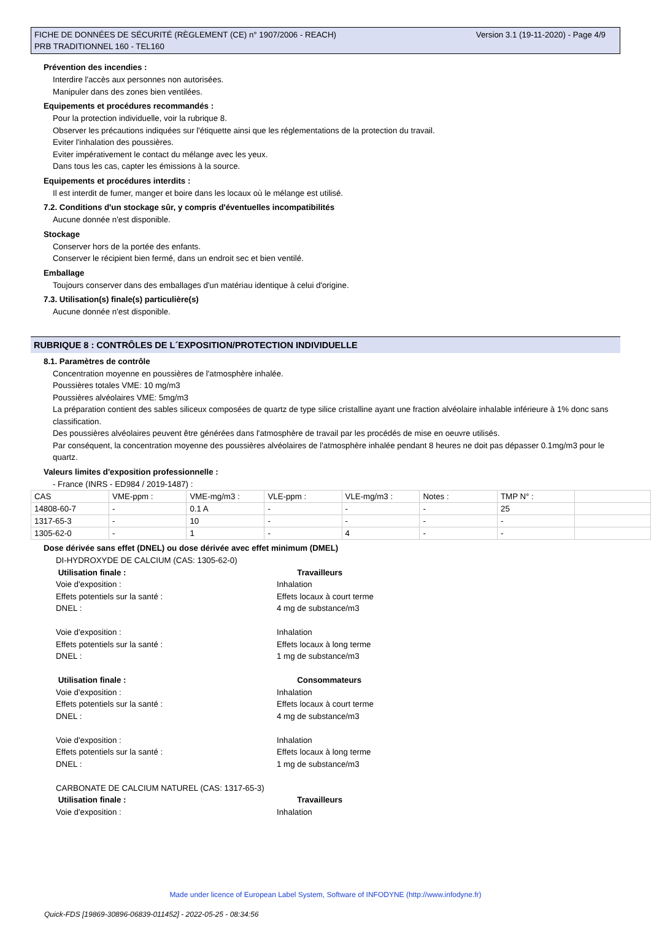FICHE DE DONNÉES DE SÉCURITÉ (RÈGLEMENT (CE) n° 1907/2006 - REACH)
PRB TRADITIONNEL 160 - TEL160
Version 3.1 (19-11-2020) - Page 4/9
Prévention des incendies :
Interdire l'accès aux personnes non autorisées.
Manipuler dans des zones bien ventilées.
Equipements et procédures recommandés :
Pour la protection individuelle, voir la rubrique 8.
Observer les précautions indiquées sur l'étiquette ainsi que les réglementations de la protection du travail.
Eviter l'inhalation des poussières.
Eviter impérativement le contact du mélange avec les yeux.
Dans tous les cas, capter les émissions à la source.
Equipements et procédures interdits :
Il est interdit de fumer, manger et boire dans les locaux où le mélange est utilisé.
7.2. Conditions d'un stockage sûr, y compris d'éventuelles incompatibilités
Aucune donnée n'est disponible.
Stockage
Conserver hors de la portée des enfants.
Conserver le récipient bien fermé, dans un endroit sec et bien ventilé.
Emballage
Toujours conserver dans des emballages d'un matériau identique à celui d'origine.
7.3. Utilisation(s) finale(s) particulière(s)
Aucune donnée n'est disponible.
RUBRIQUE 8 : CONTRÔLES DE L´EXPOSITION/PROTECTION INDIVIDUELLE
8.1. Paramètres de contrôle
Concentration moyenne en poussières de l'atmosphère inhalée.
Poussières totales VME: 10 mg/m3
Poussières alvéolaires VME: 5mg/m3
La préparation contient des sables siliceux composées de quartz de type silice cristalline ayant une fraction alvéolaire inhalable inférieure à 1% donc sans classification.
Des poussières alvéolaires peuvent être générées dans l'atmosphère de travail par les procédés de mise en oeuvre utilisés.
Par conséquent, la concentration moyenne des poussières alvéolaires de l'atmosphère inhalée pendant 8 heures ne doit pas dépasser 0.1mg/m3 pour le quartz.
Valeurs limites d'exposition professionnelle :
- France (INRS - ED984 / 2019-1487) :
| CAS | VME-ppm : | VME-mg/m3 : | VLE-ppm : | VLE-mg/m3 : | Notes : | TMP N° : | |
| 14808-60-7 | - | 0.1 A | - | - | - | 25 | |
| 1317-65-3 | - | 10 | - | - | - | - | |
| 1305-62-0 | - | 1 | - | 4 | - | - | |
Dose dérivée sans effet (DNEL) ou dose dérivée avec effet minimum (DMEL)
DI-HYDROXYDE DE CALCIUM (CAS: 1305-62-0)
Utilisation finale :
Travailleurs
Voie d'exposition :
Inhalation
Effets potentiels sur la santé :
Effets locaux à court terme
DNEL :
4 mg de substance/m3
Voie d'exposition :
Inhalation
Effets potentiels sur la santé :
Effets locaux à long terme
DNEL :
1 mg de substance/m3
Utilisation finale :
Consommateurs
Voie d'exposition :
Inhalation
Effets potentiels sur la santé :
Effets locaux à court terme
DNEL :
4 mg de substance/m3
Voie d'exposition :
Inhalation
Effets potentiels sur la santé :
Effets locaux à long terme
DNEL :
1 mg de substance/m3
CARBONATE DE CALCIUM NATUREL (CAS: 1317-65-3)
Utilisation finale :
Travailleurs
Voie d'exposition :
Inhalation
Made under licence of European Label System, Software of INFODYNE (http://www.infodyne.fr)
Quick-FDS [19869-30896-06839-011452] - 2022-05-25 - 08:34:56